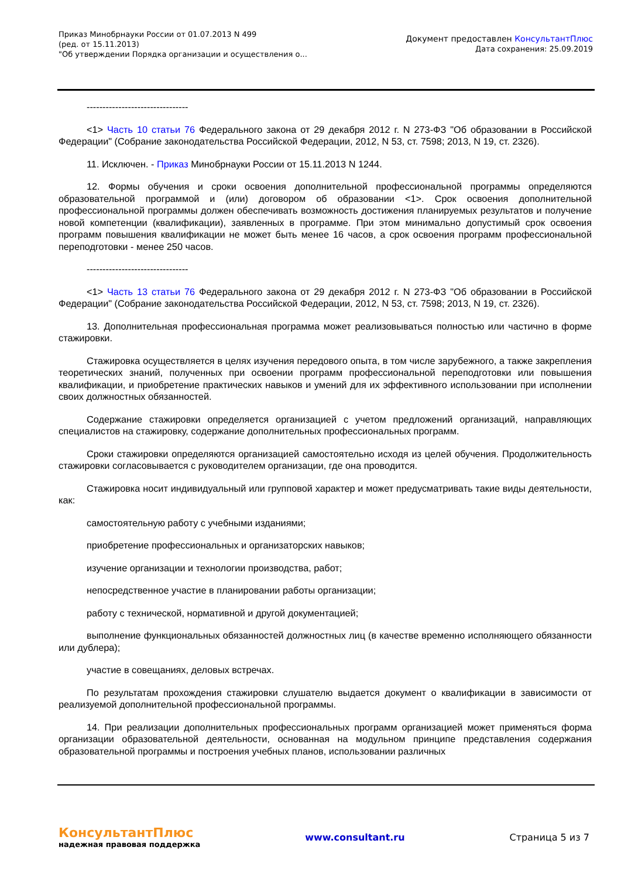Приказ Минобрнауки России от 01.07.2013 N 499
(ред. от 15.11.2013)
"Об утверждении Порядка организации и осуществления о...
Документ предоставлен КонсультантПлюс
Дата сохранения: 25.09.2019
--------------------------------
<1> Часть 10 статьи 76 Федерального закона от 29 декабря 2012 г. N 273-ФЗ "Об образовании в Российской Федерации" (Собрание законодательства Российской Федерации, 2012, N 53, ст. 7598; 2013, N 19, ст. 2326).
11. Исключен. - Приказ Минобрнауки России от 15.11.2013 N 1244.
12. Формы обучения и сроки освоения дополнительной профессиональной программы определяются образовательной программой и (или) договором об образовании <1>. Срок освоения дополнительной профессиональной программы должен обеспечивать возможность достижения планируемых результатов и получение новой компетенции (квалификации), заявленных в программе. При этом минимально допустимый срок освоения программ повышения квалификации не может быть менее 16 часов, а срок освоения программ профессиональной переподготовки - менее 250 часов.
--------------------------------
<1> Часть 13 статьи 76 Федерального закона от 29 декабря 2012 г. N 273-ФЗ "Об образовании в Российской Федерации" (Собрание законодательства Российской Федерации, 2012, N 53, ст. 7598; 2013, N 19, ст. 2326).
13. Дополнительная профессиональная программа может реализовываться полностью или частично в форме стажировки.
Стажировка осуществляется в целях изучения передового опыта, в том числе зарубежного, а также закрепления теоретических знаний, полученных при освоении программ профессиональной переподготовки или повышения квалификации, и приобретение практических навыков и умений для их эффективного использовании при исполнении своих должностных обязанностей.
Содержание стажировки определяется организацией с учетом предложений организаций, направляющих специалистов на стажировку, содержание дополнительных профессиональных программ.
Сроки стажировки определяются организацией самостоятельно исходя из целей обучения. Продолжительность стажировки согласовывается с руководителем организации, где она проводится.
Стажировка носит индивидуальный или групповой характер и может предусматривать такие виды деятельности, как:
самостоятельную работу с учебными изданиями;
приобретение профессиональных и организаторских навыков;
изучение организации и технологии производства, работ;
непосредственное участие в планировании работы организации;
работу с технической, нормативной и другой документацией;
выполнение функциональных обязанностей должностных лиц (в качестве временно исполняющего обязанности или дублера);
участие в совещаниях, деловых встречах.
По результатам прохождения стажировки слушателю выдается документ о квалификации в зависимости от реализуемой дополнительной профессиональной программы.
14. При реализации дополнительных профессиональных программ организацией может применяться форма организации образовательной деятельности, основанная на модульном принципе представления содержания образовательной программы и построения учебных планов, использовании различных
КонсультантПлюс
надежная правовая поддержка
www.consultant.ru Страница 5 из 7